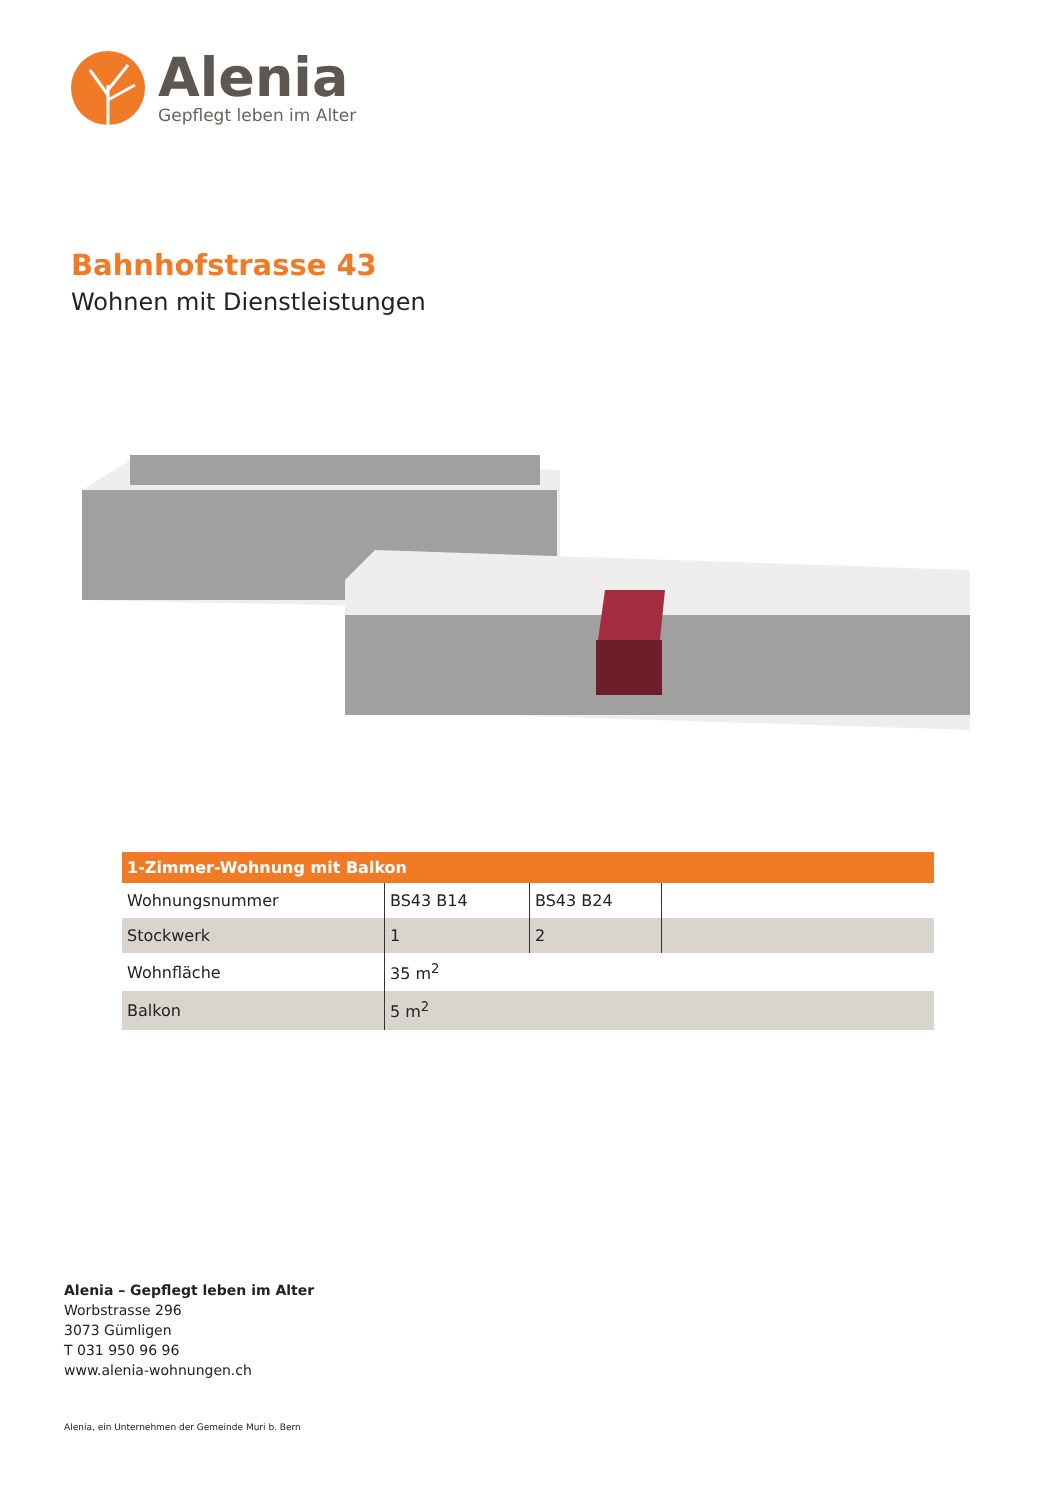Alenia
Gepflegt leben im Alter
Bahnhofstrasse 43
Wohnen mit Dienstleistungen
| 1-Zimmer-Wohnung mit Balkon | | | |
| --- | --- | --- | --- |
| Wohnungsnummer | BS43 B14 | BS43 B24 | |
| Stockwerk | 1 | 2 | |
| Wohnfläche | 35 m<sup>2</sup> | | |
| Balkon | 5 m<sup>2</sup> | | |
Alenia – Gepflegt leben im Alter
Worbstrasse 296
3073 Gümligen
T 031 950 96 96
www.alenia-wohnungen.ch
Alenia, ein Unternehmen der Gemeinde Muri b. Bern